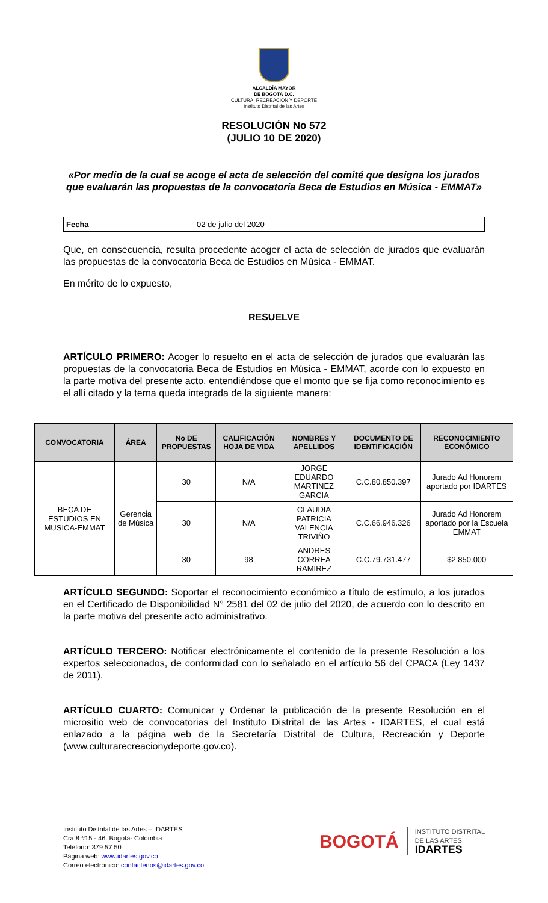ALCALDÍA MAYOR
DE BOGOTÁ D.C.
CULTURA, RECREACIÓN Y DEPORTE
Instituto Distrital de las Artes
RESOLUCIÓN No 572
(JULIO 10 DE 2020)
«Por medio de la cual se acoge el acta de selección del comité que designa los jurados que evaluarán las propuestas de la convocatoria Beca de Estudios en Música - EMMAT»
| Fecha | 02 de julio del 2020 |
Que, en consecuencia, resulta procedente acoger el acta de selección de jurados que evaluarán las propuestas de la convocatoria Beca de Estudios en Música - EMMAT.
En mérito de lo expuesto,
RESUELVE
ARTÍCULO PRIMERO: Acoger lo resuelto en el acta de selección de jurados que evaluarán las propuestas de la convocatoria Beca de Estudios en Música - EMMAT, acorde con lo expuesto en la parte motiva del presente acto, entendiéndose que el monto que se fija como reconocimiento es el allí citado y la terna queda integrada de la siguiente manera:
| CONVOCATORIA | ÁREA | No DE PROPUESTAS | CALIFICACIÓN HOJA DE VIDA | NOMBRES Y APELLIDOS | DOCUMENTO DE IDENTIFICACIÓN | RECONOCIMIENTO ECONÓMICO |
| --- | --- | --- | --- | --- | --- | --- |
| BECA DE ESTUDIOS EN MUSICA-EMMAT | Gerencia de Música | 30 | N/A | JORGE EDUARDO MARTINEZ GARCIA | C.C.80.850.397 | Jurado Ad Honorem aportado por IDARTES |
| | | 30 | N/A | CLAUDIA PATRICIA VALENCIA TRIVIÑO | C.C.66.946.326 | Jurado Ad Honorem aportado por la Escuela EMMAT |
| | | 30 | 98 | ANDRES CORREA RAMIREZ | C.C.79.731.477 | $2.850.000 |
ARTÍCULO SEGUNDO: Soportar el reconocimiento económico a título de estímulo, a los jurados en el Certificado de Disponibilidad N° 2581 del 02 de julio del 2020, de acuerdo con lo descrito en la parte motiva del presente acto administrativo.
ARTÍCULO TERCERO: Notificar electrónicamente el contenido de la presente Resolución a los expertos seleccionados, de conformidad con lo señalado en el artículo 56 del CPACA (Ley 1437 de 2011).
ARTÍCULO CUARTO: Comunicar y Ordenar la publicación de la presente Resolución en el micrositio web de convocatorias del Instituto Distrital de las Artes - IDARTES, el cual está enlazado a la página web de la Secretaría Distrital de Cultura, Recreación y Deporte (www.culturarecreacionydeporte.gov.co).
Instituto Distrital de las Artes – IDARTES
Cra 8 #15 - 46. Bogotá- Colombia
Teléfono: 379 57 50
Página web: www.idartes.gov.co
Correo electrónico: contactenos@idartes.gov.co
BOGOTÁ INSTITUTO DISTRITAL
DE LAS ARTES
IDARTES